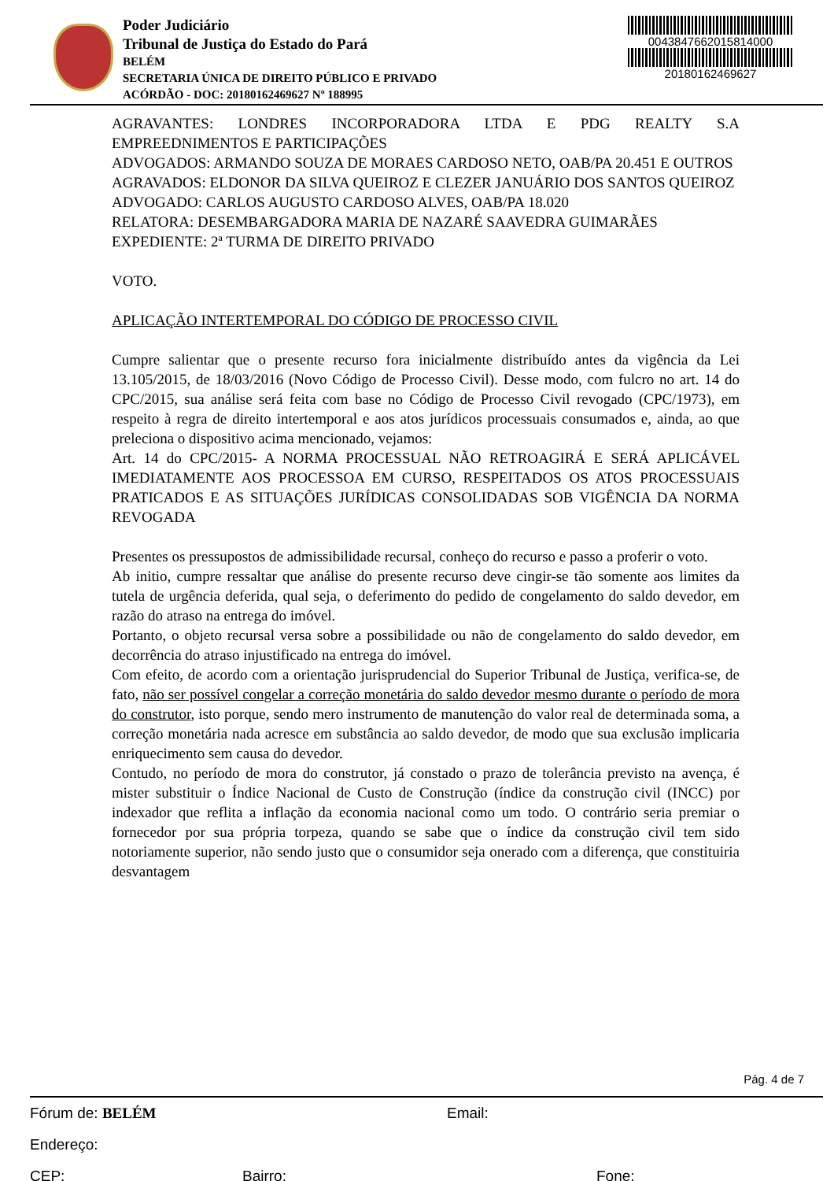Poder Judiciário
Tribunal de Justiça do Estado do Pará
BELÉM
SECRETARIA ÚNICA DE DIREITO PÚBLICO E PRIVADO
ACÓRDÃO - DOC: 20180162469627 Nº 188995
0043847662015814000
20180162469627
AGRAVANTES: LONDRES INCORPORADORA LTDA E PDG REALTY S.A EMPREEDNIMENTOS E PARTICIPAÇÕES
ADVOGADOS: ARMANDO SOUZA DE MORAES CARDOSO NETO, OAB/PA 20.451 E OUTROS
AGRAVADOS: ELDONOR DA SILVA QUEIROZ E CLEZER JANUÁRIO DOS SANTOS QUEIROZ
ADVOGADO: CARLOS AUGUSTO CARDOSO ALVES, OAB/PA 18.020
RELATORA: DESEMBARGADORA MARIA DE NAZARÉ SAAVEDRA GUIMARÃES
EXPEDIENTE: 2ª TURMA DE DIREITO PRIVADO
VOTO.
APLICAÇÃO INTERTEMPORAL DO CÓDIGO DE PROCESSO CIVIL
Cumpre salientar que o presente recurso fora inicialmente distribuído antes da vigência da Lei 13.105/2015, de 18/03/2016 (Novo Código de Processo Civil). Desse modo, com fulcro no art. 14 do CPC/2015, sua análise será feita com base no Código de Processo Civil revogado (CPC/1973), em respeito à regra de direito intertemporal e aos atos jurídicos processuais consumados e, ainda, ao que preleciona o dispositivo acima mencionado, vejamos:
Art. 14 do CPC/2015- A NORMA PROCESSUAL NÃO RETROAGIRÁ E SERÁ APLICÁVEL IMEDIATAMENTE AOS PROCESSOA EM CURSO, RESPEITADOS OS ATOS PROCESSUAIS PRATICADOS E AS SITUAÇÕES JURÍDICAS CONSOLIDADAS SOB VIGÊNCIA DA NORMA REVOGADA
Presentes os pressupostos de admissibilidade recursal, conheço do recurso e passo a proferir o voto.
Ab initio, cumpre ressaltar que análise do presente recurso deve cingir-se tão somente aos limites da tutela de urgência deferida, qual seja, o deferimento do pedido de congelamento do saldo devedor, em razão do atraso na entrega do imóvel.
Portanto, o objeto recursal versa sobre a possibilidade ou não de congelamento do saldo devedor, em decorrência do atraso injustificado na entrega do imóvel.
Com efeito, de acordo com a orientação jurisprudencial do Superior Tribunal de Justiça, verifica-se, de fato, não ser possível congelar a correção monetária do saldo devedor mesmo durante o período de mora do construtor, isto porque, sendo mero instrumento de manutenção do valor real de determinada soma, a correção monetária nada acresce em substância ao saldo devedor, de modo que sua exclusão implicaria enriquecimento sem causa do devedor.
Contudo, no período de mora do construtor, já constado o prazo de tolerância previsto na avença, é mister substituir o Índice Nacional de Custo de Construção (índice da construção civil (INCC) por indexador que reflita a inflação da economia nacional como um todo. O contrário seria premiar o fornecedor por sua própria torpeza, quando se sabe que o índice da construção civil tem sido notoriamente superior, não sendo justo que o consumidor seja onerado com a diferença, que constituiria desvantagem
Pág. 4 de 7
Fórum de: BELÉM Email:
Endereço:
CEP: Bairro: Fone: